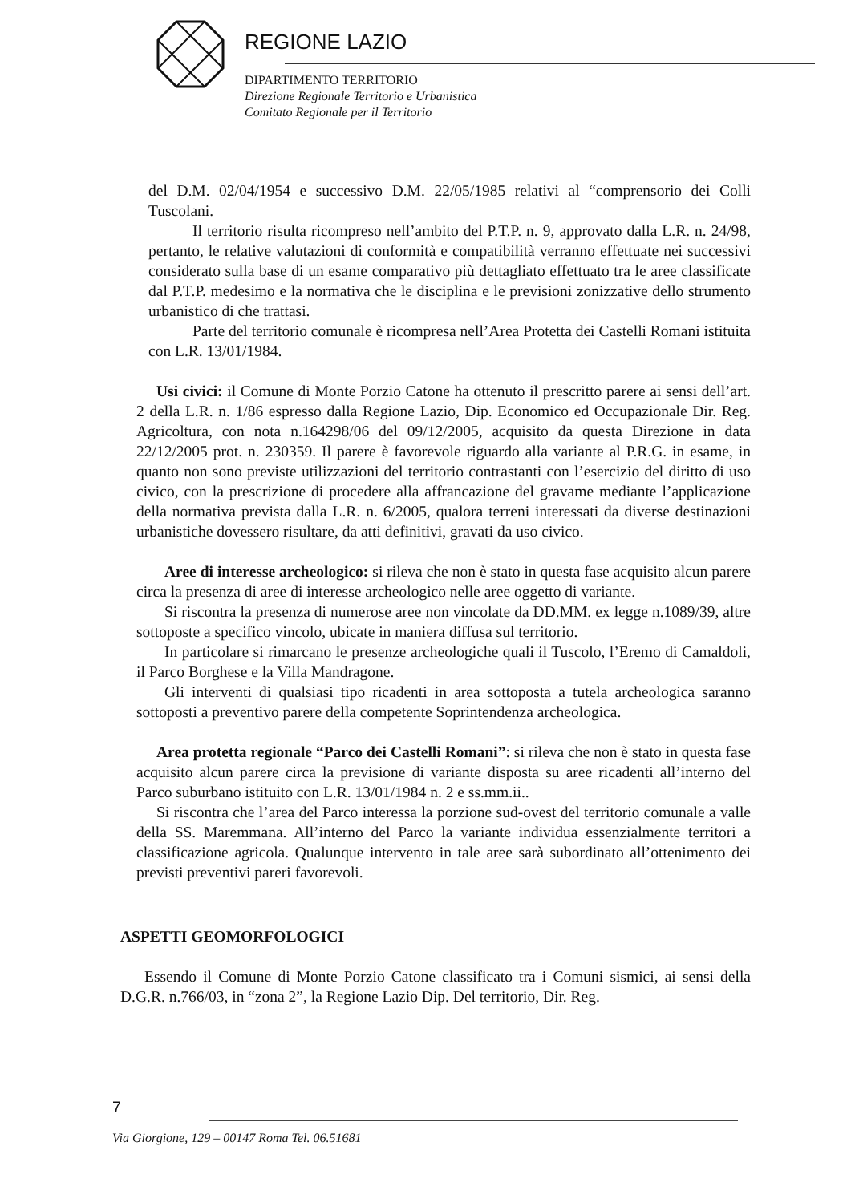REGIONE LAZIO
DIPARTIMENTO TERRITORIO
Direzione Regionale Territorio e Urbanistica
Comitato Regionale per il Territorio
del D.M. 02/04/1954 e successivo D.M. 22/05/1985 relativi al “comprensorio dei Colli Tuscolani.
Il territorio risulta ricompreso nell’ambito del P.T.P. n. 9, approvato dalla L.R. n. 24/98, pertanto, le relative valutazioni di conformità e compatibilità verranno effettuate nei successivi considerato sulla base di un esame comparativo più dettagliato effettuato tra le aree classificate dal P.T.P. medesimo e la normativa che le disciplina e le previsioni zonizzative dello strumento urbanistico di che trattasi.
Parte del territorio comunale è ricompresa nell’Area Protetta dei Castelli Romani istituita con L.R. 13/01/1984.
Usi civici: il Comune di Monte Porzio Catone ha ottenuto il prescritto parere ai sensi dell’art. 2 della L.R. n. 1/86 espresso dalla Regione Lazio, Dip. Economico ed Occupazionale Dir. Reg. Agricoltura, con nota n.164298/06 del 09/12/2005, acquisito da questa Direzione in data 22/12/2005 prot. n. 230359. Il parere è favorevole riguardo alla variante al P.R.G. in esame, in quanto non sono previste utilizzazioni del territorio contrastanti con l’esercizio del diritto di uso civico, con la prescrizione di procedere alla affrancazione del gravame mediante l’applicazione della normativa prevista dalla L.R. n. 6/2005, qualora terreni interessati da diverse destinazioni urbanistiche dovessero risultare, da atti definitivi, gravati da uso civico.
Aree di interesse archeologico: si rileva che non è stato in questa fase acquisito alcun parere circa la presenza di aree di interesse archeologico nelle aree oggetto di variante.
Si riscontra la presenza di numerose aree non vincolate da DD.MM. ex legge n.1089/39, altre sottoposte a specifico vincolo, ubicate in maniera diffusa sul territorio.
In particolare si rimarcano le presenze archeologiche quali il Tuscolo, l’Eremo di Camaldoli, il Parco Borghese e la Villa Mandragone.
Gli interventi di qualsiasi tipo ricadenti in area sottoposta a tutela archeologica saranno sottoposti a preventivo parere della competente Soprintendenza archeologica.
Area protetta regionale “Parco dei Castelli Romani”: si rileva che non è stato in questa fase acquisito alcun parere circa la previsione di variante disposta su aree ricadenti all’interno del Parco suburbano istituito con L.R. 13/01/1984 n. 2 e ss.mm.ii..
Si riscontra che l’area del Parco interessa la porzione sud-ovest del territorio comunale a valle della SS. Maremmana. All’interno del Parco la variante individua essenzialmente territori a classificazione agricola. Qualunque intervento in tale aree sarà subordinato all’ottenimento dei previsti preventivi pareri favorevoli.
ASPETTI GEOMORFOLOGICI
Essendo il Comune di Monte Porzio Catone classificato tra i Comuni sismici, ai sensi della D.G.R. n.766/03, in “zona 2”, la Regione Lazio Dip. Del territorio, Dir. Reg.
7
Via Giorgione, 129 – 00147 Roma Tel. 06.51681